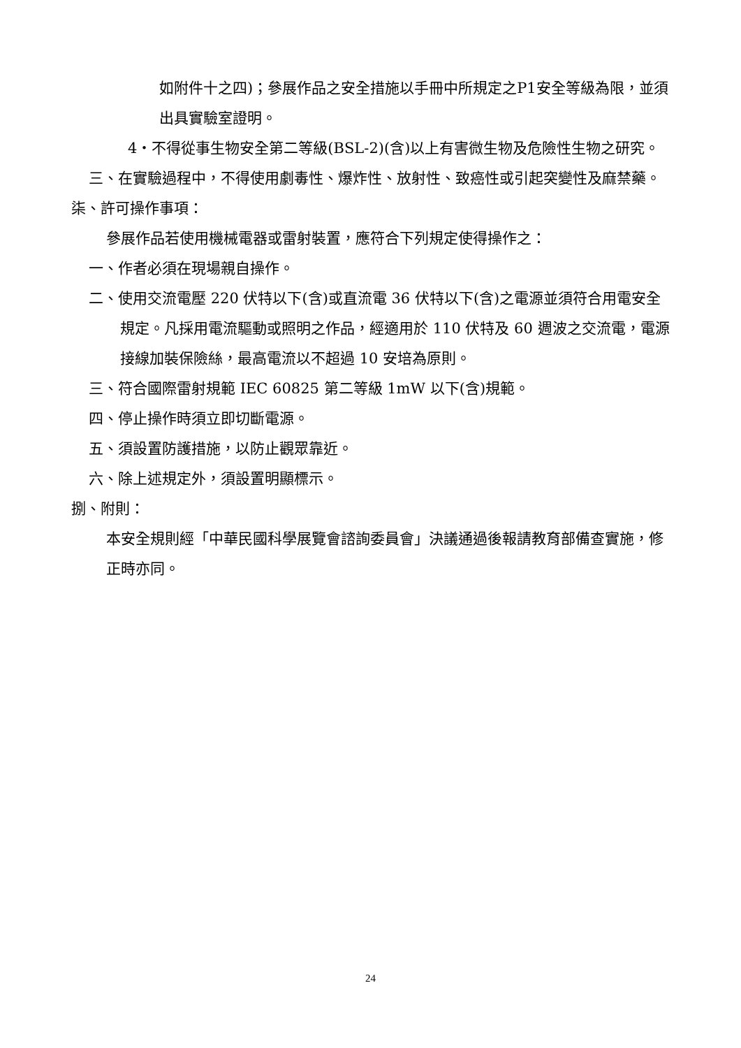如附件十之四)；參展作品之安全措施以手冊中所規定之P1安全等級為限，並須出具實驗室證明。
4‧不得從事生物安全第二等級(BSL-2)(含)以上有害微生物及危險性生物之研究。
三、在實驗過程中，不得使用劇毒性、爆炸性、放射性、致癌性或引起突變性及麻禁藥。
柒、許可操作事項：
參展作品若使用機械電器或雷射裝置，應符合下列規定使得操作之：
一、作者必須在現場親自操作。
二、使用交流電壓 220 伏特以下(含)或直流電 36 伏特以下(含)之電源並須符合用電安全規定。凡採用電流驅動或照明之作品，經適用於 110 伏特及 60 週波之交流電，電源接線加裝保險絲，最高電流以不超過 10 安培為原則。
三、符合國際雷射規範 IEC 60825 第二等級 1mW 以下(含)規範。
四、停止操作時須立即切斷電源。
五、須設置防護措施，以防止觀眾靠近。
六、除上述規定外，須設置明顯標示。
捌、附則：
本安全規則經「中華民國科學展覽會諮詢委員會」決議通過後報請教育部備查實施，修正時亦同。
24